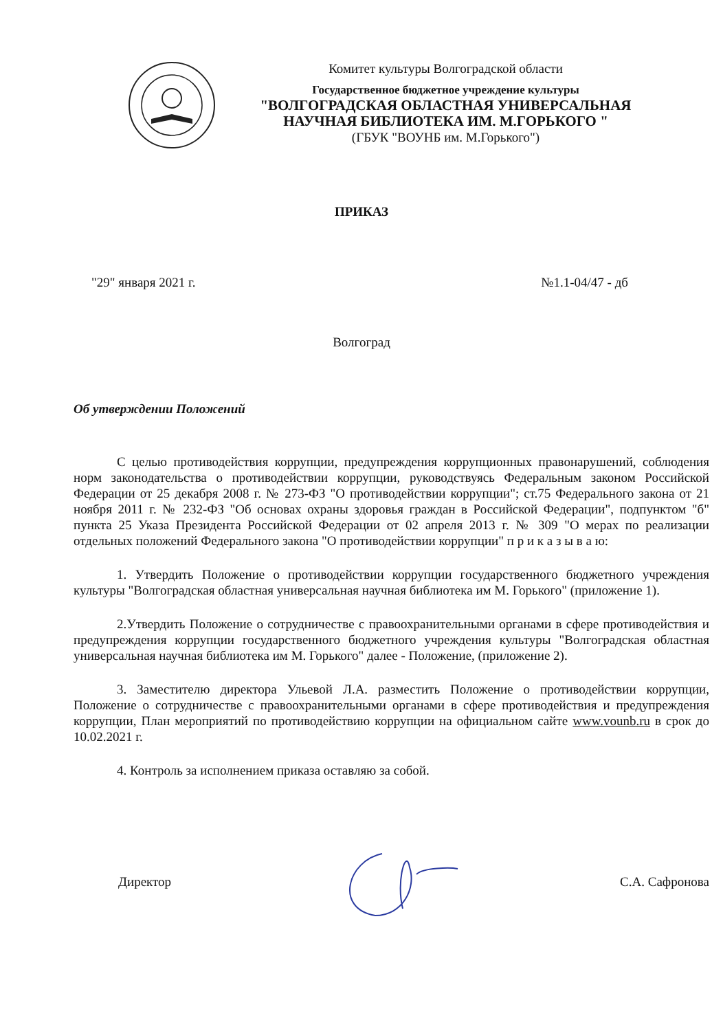Комитет культуры Волгоградской области
Государственное бюджетное учреждение культуры
"ВОЛГОГРАДСКАЯ ОБЛАСТНАЯ УНИВЕРСАЛЬНАЯ
НАУЧНАЯ БИБЛИОТЕКА ИМ. М.ГОРЬКОГО "
(ГБУК "ВОУНБ им. М.Горького")
ПРИКАЗ
"29" января 2021 г. №1.1-04/47 - дб
Волгоград
Об утверждении Положений
С целью противодействия коррупции, предупреждения коррупционных правонарушений, соблюдения норм законодательства о противодействии коррупции, руководствуясь Федеральным законом Российской Федерации от 25 декабря 2008 г. № 273-ФЗ "О противодействии коррупции"; ст.75 Федерального закона от 21 ноября 2011 г. № 232-ФЗ "Об основах охраны здоровья граждан в Российской Федерации", подпунктом "б" пункта 25 Указа Президента Российской Федерации от 02 апреля 2013 г. № 309 "О мерах по реализации отдельных положений Федерального закона "О противодействии коррупции" п р и к а з ы в а ю:
1. Утвердить Положение о противодействии коррупции государственного бюджетного учреждения культуры "Волгоградская областная универсальная научная библиотека им М. Горького" (приложение 1).
2.Утвердить Положение о сотрудничестве с правоохранительными органами в сфере противодействия и предупреждения коррупции государственного бюджетного учреждения культуры "Волгоградская областная универсальная научная библиотека им М. Горького" далее - Положение, (приложение 2).
3. Заместителю директора Ульевой Л.А. разместить Положение о противодействии коррупции, Положение о сотрудничестве с правоохранительными органами в сфере противодействия и предупреждения коррупции, План мероприятий по противодействию коррупции на официальном сайте www.vounb.ru в срок до 10.02.2021 г.
4. Контроль за исполнением приказа оставляю за собой.
Директор С.А. Сафронова